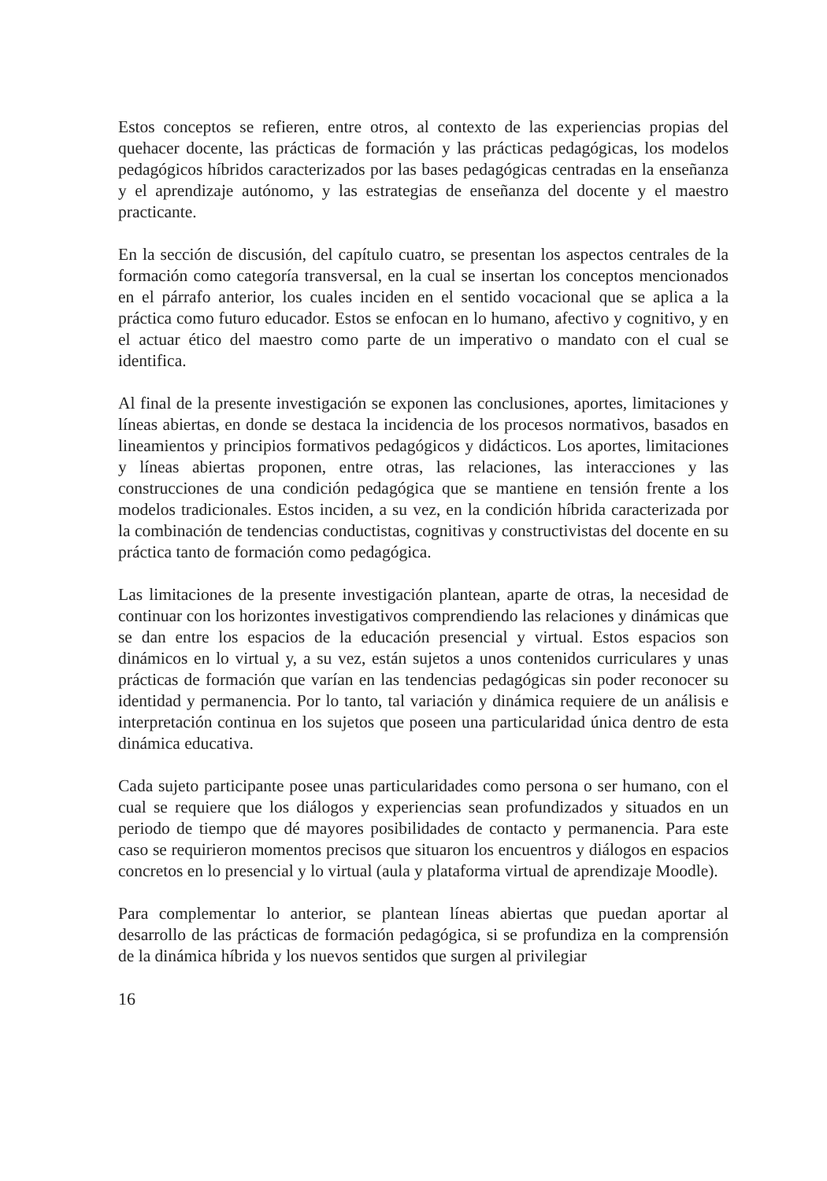Estos conceptos se refieren, entre otros, al contexto de las experiencias propias del quehacer docente, las prácticas de formación y las prácticas pedagógicas, los modelos pedagógicos híbridos caracterizados por las bases pedagógicas centradas en la enseñanza y el aprendizaje autónomo, y las estrategias de enseñanza del docente y el maestro practicante.
En la sección de discusión, del capítulo cuatro, se presentan los aspectos centrales de la formación como categoría transversal, en la cual se insertan los conceptos mencionados en el párrafo anterior, los cuales inciden en el sentido vocacional que se aplica a la práctica como futuro educador. Estos se enfocan en lo humano, afectivo y cognitivo, y en el actuar ético del maestro como parte de un imperativo o mandato con el cual se identifica.
Al final de la presente investigación se exponen las conclusiones, aportes, limitaciones y líneas abiertas, en donde se destaca la incidencia de los procesos normativos, basados en lineamientos y principios formativos pedagógicos y didácticos. Los aportes, limitaciones y líneas abiertas proponen, entre otras, las relaciones, las interacciones y las construcciones de una condición pedagógica que se mantiene en tensión frente a los modelos tradicionales. Estos inciden, a su vez, en la condición híbrida caracterizada por la combinación de tendencias conductistas, cognitivas y constructivistas del docente en su práctica tanto de formación como pedagógica.
Las limitaciones de la presente investigación plantean, aparte de otras, la necesidad de continuar con los horizontes investigativos comprendiendo las relaciones y dinámicas que se dan entre los espacios de la educación presencial y virtual. Estos espacios son dinámicos en lo virtual y, a su vez, están sujetos a unos contenidos curriculares y unas prácticas de formación que varían en las tendencias pedagógicas sin poder reconocer su identidad y permanencia. Por lo tanto, tal variación y dinámica requiere de un análisis e interpretación continua en los sujetos que poseen una particularidad única dentro de esta dinámica educativa.
Cada sujeto participante posee unas particularidades como persona o ser humano, con el cual se requiere que los diálogos y experiencias sean profundizados y situados en un periodo de tiempo que dé mayores posibilidades de contacto y permanencia. Para este caso se requirieron momentos precisos que situaron los encuentros y diálogos en espacios concretos en lo presencial y lo virtual (aula y plataforma virtual de aprendizaje Moodle).
Para complementar lo anterior, se plantean líneas abiertas que puedan aportar al desarrollo de las prácticas de formación pedagógica, si se profundiza en la comprensión de la dinámica híbrida y los nuevos sentidos que surgen al privilegiar
16